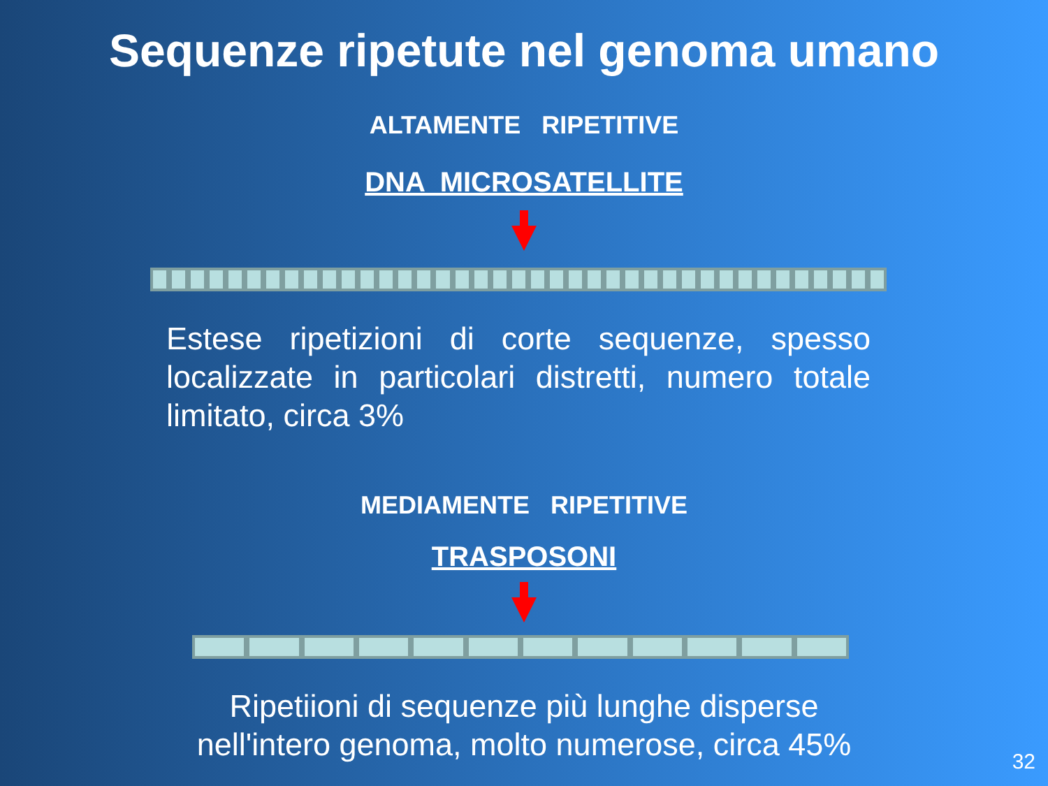Sequenze ripetute nel genoma umano
ALTAMENTE RIPETITIVE
DNA MICROSATELLITE
Estese ripetizioni di corte sequenze, spesso localizzate in particolari distretti, numero totale limitato, circa 3%
MEDIAMENTE RIPETITIVE
TRASPOSONI
Ripetiioni di sequenze più lunghe disperse
nell'intero genoma, molto numerose, circa 45%
32